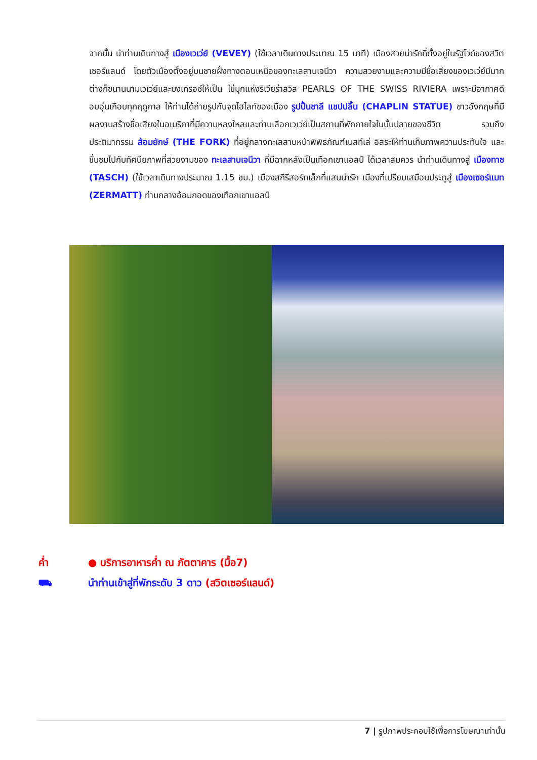จากนั้น นำท่านเดินทางสู่ เมืองเวเว่ย์ (VEVEY) (ใช้เวลาเดินทางประมาณ 15 นาที) เมืองสวยน่ารักที่ตั้งอยู่ในรัฐโวด์ของสวิตเซอร์แลนด์ โดยตัวเมืองตั้งอยู่บนชายฝั่งทางตอนเหนือของทะเลสาบเจนีวา ความสวยงามและความมีชื่อเสียงของเวเว่ย์มีมาก ต่างก็ขนานนามเวเว่ย์และมงเทรอซ์ให้เป็น ไข่มุกแห่งริเวียร่าสวิส PEARLS OF THE SWISS RIVIERA เพราะมีอากาศดีอบอุ่นเกือบทุกฤดูกาล ให้ท่านได้ถ่ายรูปกับจุดไฮไลท์ของเมือง รูปปั้นชาลี แชปปลิ้น (CHAPLIN STATUE) ชาวอังกฤษที่มีผลงานสร้างชื่อเสียงในอเมริกาที่มีความหลงใหลและท่านเลือกเวเว่ย์เป็นสถานที่พักกายใจในบั้นปลายของชีวิต รวมถึงประติมากรรม ส้อมยักษ์ (THE FORK) ที่อยู่กลางทะเลสาบหน้าพิพิธภัณฑ์เนสท์เล่ อิสระให้ท่านเก็บภาพความประทับใจ และชื่นชมไปกับทัศนียภาพที่สวยงามของ ทะเลสาบเจนีวา ที่มีฉากหลังเป็นเทือกเขาแอลป์ ได้เวลาสมควร นำท่านเดินทางสู่ เมืองทาซ (TASCH) (ใช้เวลาเดินทางประมาณ 1.15 ชม.) เมืองสกีรีสอร์ทเล็กที่แสนน่ารัก เมืองที่เปรียบเสมือนประตูสู่ เมืองเซอร์แมท (ZERMATT) ท่ามกลางอ้อมกอดของเทือกเขาแอลป์
ค่ำ ● บริการอาหารค่ำ ณ ภัตตาคาร (มื้อ7)
⛟ นำท่านเข้าสู่ที่พักระดับ 3 ดาว (สวิตเซอร์แลนด์)
7 | รูปภาพประกอบใช้เพื่อการโฆษณาเท่านั้น